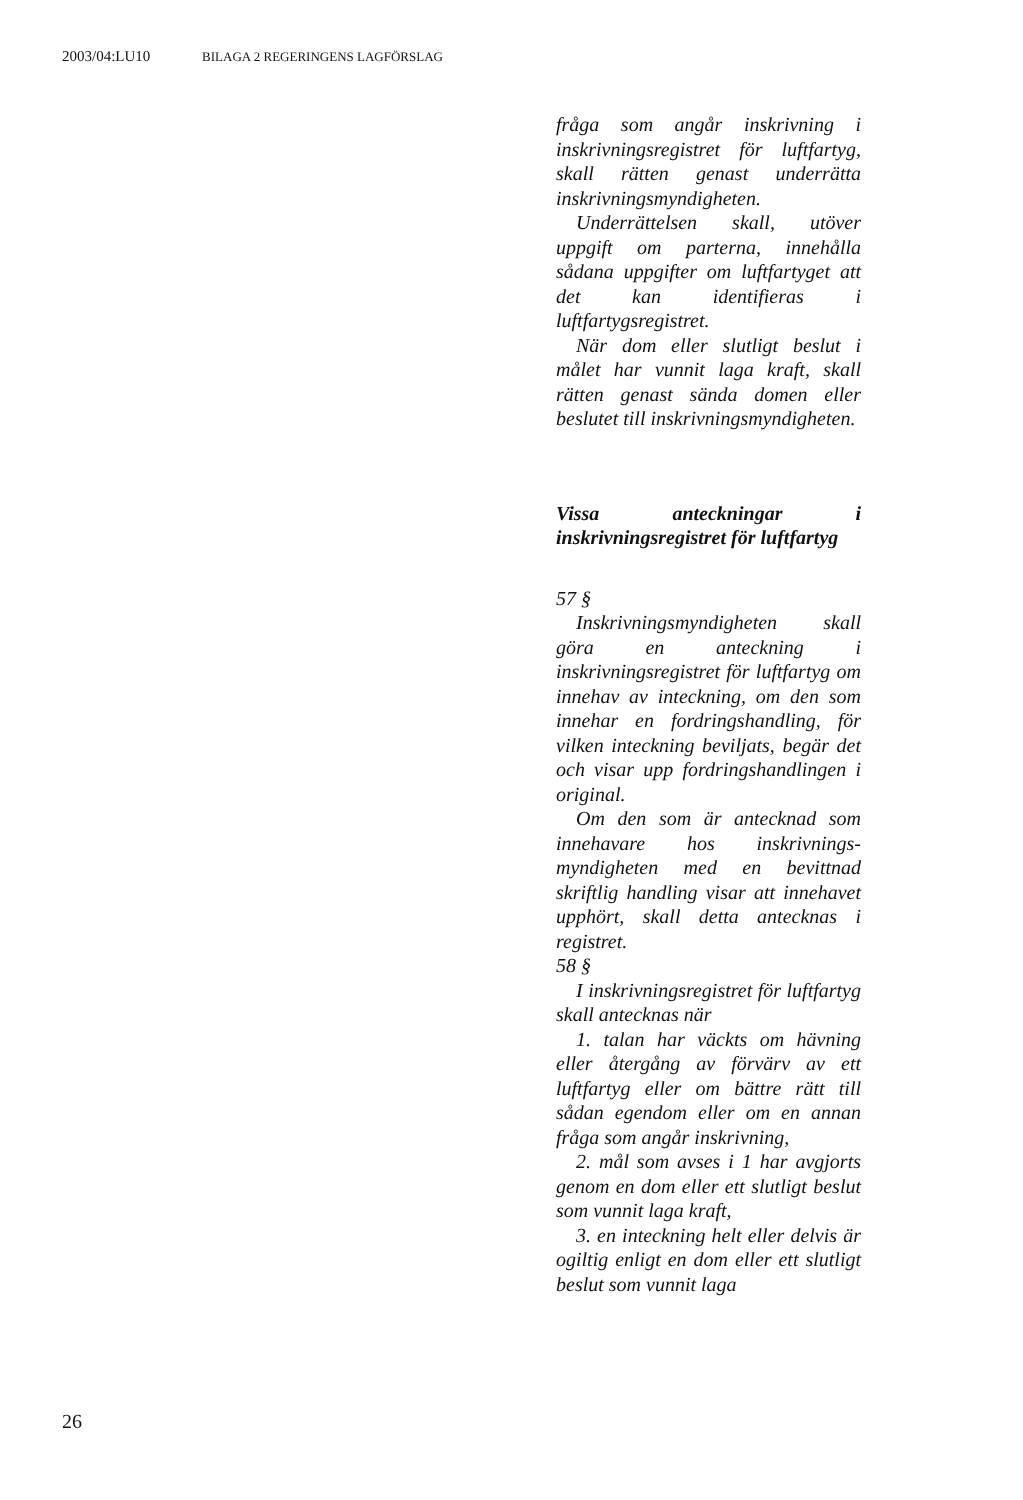2003/04:LU10 BILAGA 2 REGERINGENS LAGFÖRSLAG
fråga som angår inskrivning i inskrivningsregistret för luftfartyg, skall rätten genast underrätta inskrivningsmyndigheten.
Underrättelsen skall, utöver uppgift om parterna, innehålla sådana uppgifter om luftfartyget att det kan identifieras i luftfartygsregistret.
När dom eller slutligt beslut i målet har vunnit laga kraft, skall rätten genast sända domen eller beslutet till inskrivnings­myndigheten.
Vissa anteckningar i inskrivningsregistret för luftfartyg
57 §
Inskrivningsmyndigheten skall göra en anteckning i inskrivningsregistret för luftfartyg om innehav av inteckning, om den som innehar en fordringshandling, för vilken inteckning beviljats, begär det och visar upp fordringshandlingen i original.
Om den som är antecknad som innehavare hos inskrivnings­myndigheten med en bevittnad skriftlig handling visar att innehavet upphört, skall detta antecknas i registret.
58 §
I inskrivningsregistret för luftfartyg skall antecknas när
1. talan har väckts om hävning eller återgång av förvärv av ett luftfartyg eller om bättre rätt till sådan egendom eller om en annan fråga som angår inskrivning,
2. mål som avses i 1 har avgjorts genom en dom eller ett slutligt beslut som vunnit laga kraft,
3. en inteckning helt eller delvis är ogiltig enligt en dom eller ett slutligt beslut som vunnit laga
26